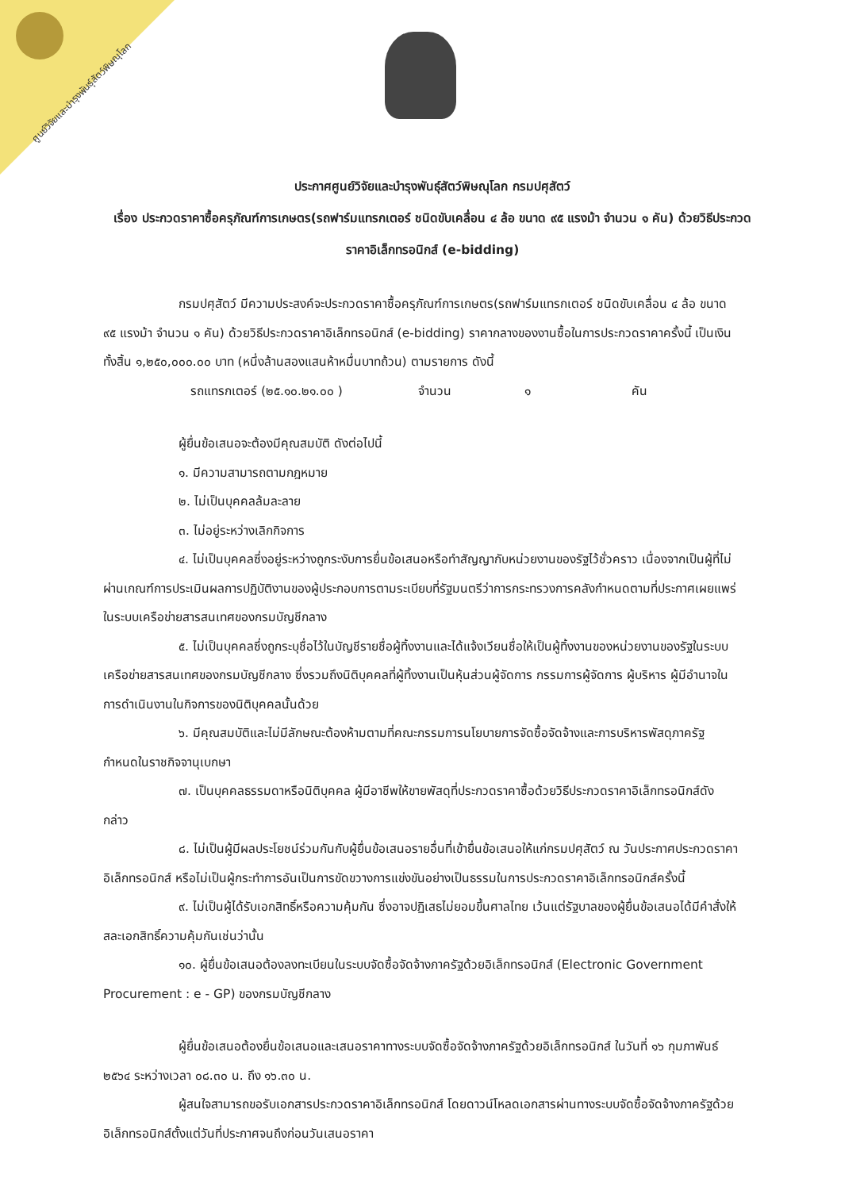ศูนย์วิจัยและบำรุงพันธุ์สัตว์พิษณุโลก
ประกาศศูนย์วิจัยและบำรุงพันธุ์สัตว์พิษณุโลก กรมปศุสัตว์
เรื่อง ประกวดราคาซื้อครุภัณฑ์การเกษตร(รถฟาร์มแทรกเตอร์ ชนิดขับเคลื่อน ๔ ล้อ ขนาด ๙๕ แรงม้า จำนวน ๑ คัน) ด้วยวิธีประกวดราคาอิเล็กทรอนิกส์ (e-bidding)
กรมปศุสัตว์ มีความประสงค์จะประกวดราคาซื้อครุภัณฑ์การเกษตร(รถฟาร์มแทรกเตอร์ ชนิดขับเคลื่อน ๔ ล้อ ขนาด ๙๕ แรงม้า จำนวน ๑ คัน) ด้วยวิธีประกวดราคาอิเล็กทรอนิกส์ (e-bidding) ราคากลางของงานซื้อในการประกวดราคาครั้งนี้ เป็นเงินทั้งสิ้น ๑,๒๕๐,๐๐๐.๐๐ บาท (หนึ่งล้านสองแสนห้าหมื่นบาทถ้วน) ตามรายการ ดังนี้
รถแทรกเตอร์ (๒๕.๑๐.๒๑.๐๐ ) จำนวน ๑ คัน
ผู้ยื่นข้อเสนอจะต้องมีคุณสมบัติ ดังต่อไปนี้
๑. มีความสามารถตามกฎหมาย
๒. ไม่เป็นบุคคลล้มละลาย
๓. ไม่อยู่ระหว่างเลิกกิจการ
๔. ไม่เป็นบุคคลซึ่งอยู่ระหว่างถูกระงับการยื่นข้อเสนอหรือทำสัญญากับหน่วยงานของรัฐไว้ชั่วคราว เนื่องจากเป็นผู้ที่ไม่ผ่านเกณฑ์การประเมินผลการปฏิบัติงานของผู้ประกอบการตามระเบียบที่รัฐมนตรีว่าการกระทรวงการคลังกำหนดตามที่ประกาศเผยแพร่ในระบบเครือข่ายสารสนเทศของกรมบัญชีกลาง
๕. ไม่เป็นบุคคลซึ่งถูกระบุชื่อไว้ในบัญชีรายชื่อผู้ทิ้งงานและได้แจ้งเวียนชื่อให้เป็นผู้ทิ้งงานของหน่วยงานของรัฐในระบบเครือข่ายสารสนเทศของกรมบัญชีกลาง ซึ่งรวมถึงนิติบุคคลที่ผู้ทิ้งงานเป็นหุ้นส่วนผู้จัดการ กรรมการผู้จัดการ ผู้บริหาร ผู้มีอำนาจในการดำเนินงานในกิจการของนิติบุคคลนั้นด้วย
๖. มีคุณสมบัติและไม่มีลักษณะต้องห้ามตามที่คณะกรรมการนโยบายการจัดซื้อจัดจ้างและการบริหารพัสดุภาครัฐกำหนดในราชกิจจานุเบกษา
๗. เป็นบุคคลธรรมดาหรือนิติบุคคล ผู้มีอาชีพให้ขายพัสดุที่ประกวดราคาซื้อด้วยวิธีประกวดราคาอิเล็กทรอนิกส์ดังกล่าว
๘. ไม่เป็นผู้มีผลประโยชน์ร่วมกันกับผู้ยื่นข้อเสนอรายอื่นที่เข้ายื่นข้อเสนอให้แก่กรมปศุสัตว์ ณ วันประกาศประกวดราคาอิเล็กทรอนิกส์ หรือไม่เป็นผู้กระทำการอันเป็นการขัดขวางการแข่งขันอย่างเป็นธรรมในการประกวดราคาอิเล็กทรอนิกส์ครั้งนี้
๙. ไม่เป็นผู้ได้รับเอกสิทธิ์หรือความคุ้มกัน ซึ่งอาจปฏิเสธไม่ยอมขึ้นศาลไทย เว้นแต่รัฐบาลของผู้ยื่นข้อเสนอได้มีคำสั่งให้สละเอกสิทธิ์ความคุ้มกันเช่นว่านั้น
๑๐. ผู้ยื่นข้อเสนอต้องลงทะเบียนในระบบจัดซื้อจัดจ้างภาครัฐด้วยอิเล็กทรอนิกส์ (Electronic Government Procurement : e - GP) ของกรมบัญชีกลาง
ผู้ยื่นข้อเสนอต้องยื่นข้อเสนอและเสนอราคาทางระบบจัดซื้อจัดจ้างภาครัฐด้วยอิเล็กทรอนิกส์ ในวันที่ ๑๖ กุมภาพันธ์ ๒๕๖๔ ระหว่างเวลา ๐๘.๓๐ น. ถึง ๑๖.๓๐ น.
ผู้สนใจสามารถขอรับเอกสารประกวดราคาอิเล็กทรอนิกส์ โดยดาวน์โหลดเอกสารผ่านทางระบบจัดซื้อจัดจ้างภาครัฐด้วยอิเล็กทรอนิกส์ตั้งแต่วันที่ประกาศจนถึงก่อนวันเสนอราคา